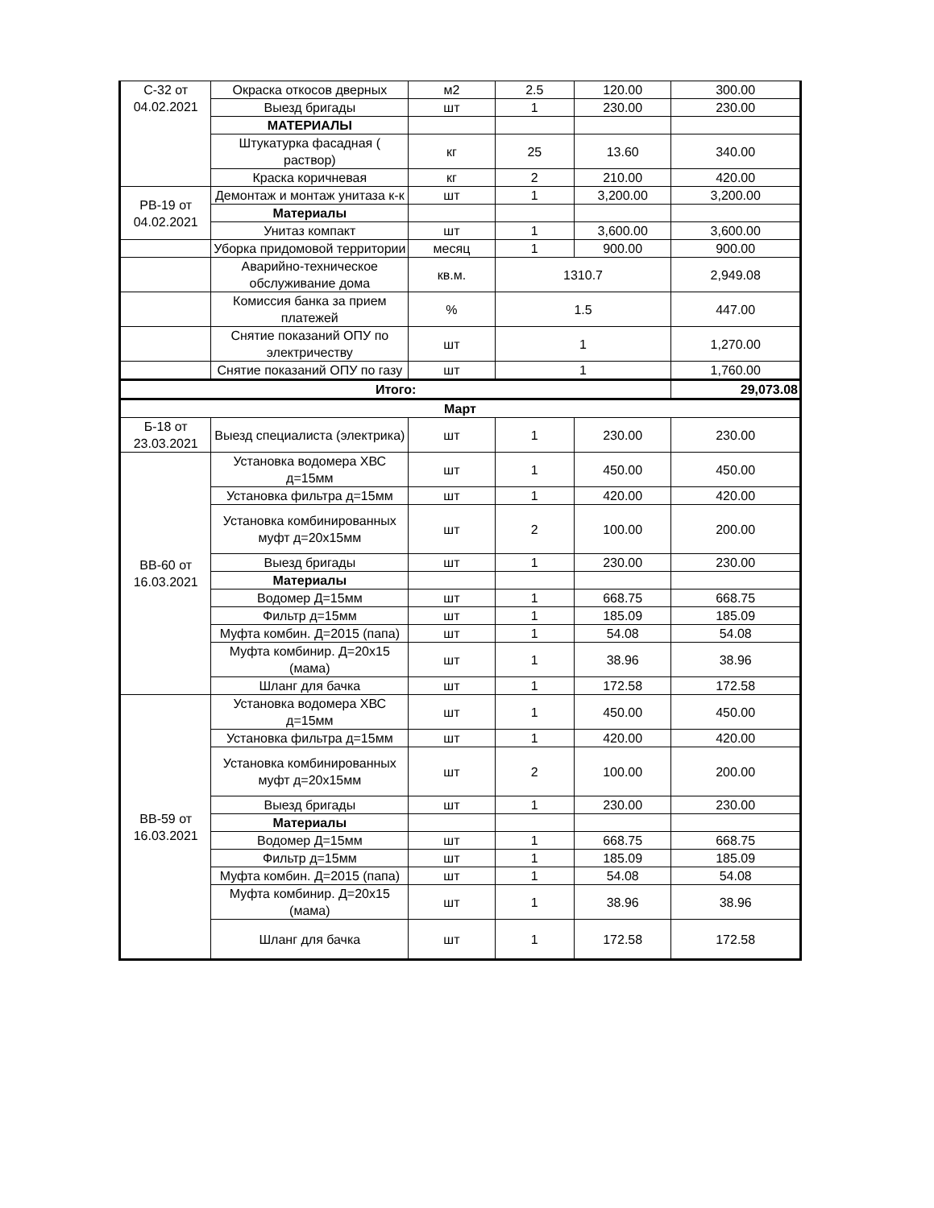| С-32 от 04.02.2021 | Окраска откосов дверных | м2 | 2.5 | 120.00 | 300.00 |
| | Выезд бригады | шт | 1 | 230.00 | 230.00 |
| | МАТЕРИАЛЫ | | | | |
| | Штукатурка фасадная ( раствор) | кг | 25 | 13.60 | 340.00 |
| | Краска коричневая | кг | 2 | 210.00 | 420.00 |
| РВ-19 от 04.02.2021 | Демонтаж и монтаж унитаза к-к | шт | 1 | 3,200.00 | 3,200.00 |
| | Материалы | | | | |
| | Унитаз компакт | шт | 1 | 3,600.00 | 3,600.00 |
| | Уборка придомовой территории | месяц | 1 | 900.00 | 900.00 |
| | Аварийно-техническое обслуживание дома | кв.м. | 1310.7 | | 2,949.08 |
| | Комиссия банка за прием платежей | % | 1.5 | | 447.00 |
| | Снятие показаний ОПУ по электричеству | шт | 1 | | 1,270.00 |
| | Снятие показаний ОПУ по газу | шт | 1 | | 1,760.00 |
| Итого: | | | | | 29,073.08 |
| Март | | | | | |
| Б-18 от 23.03.2021 | Выезд специалиста (электрика) | шт | 1 | 230.00 | 230.00 |
| ВВ-60 от 16.03.2021 | Установка водомера ХВС д=15мм | шт | 1 | 450.00 | 450.00 |
| | Установка фильтра д=15мм | шт | 1 | 420.00 | 420.00 |
| | Установка комбинированных муфт д=20х15мм | шт | 2 | 100.00 | 200.00 |
| | Выезд бригады | шт | 1 | 230.00 | 230.00 |
| | Материалы | | | | |
| | Водомер Д=15мм | шт | 1 | 668.75 | 668.75 |
| | Фильтр д=15мм | шт | 1 | 185.09 | 185.09 |
| | Муфта комбин. Д=2015 (папа) | шт | 1 | 54.08 | 54.08 |
| | Муфта комбинир. Д=20х15 (мама) | шт | 1 | 38.96 | 38.96 |
| | Шланг для бачка | шт | 1 | 172.58 | 172.58 |
| ВВ-59 от 16.03.2021 | Установка водомера ХВС д=15мм | шт | 1 | 450.00 | 450.00 |
| | Установка фильтра д=15мм | шт | 1 | 420.00 | 420.00 |
| | Установка комбинированных муфт д=20х15мм | шт | 2 | 100.00 | 200.00 |
| | Выезд бригады | шт | 1 | 230.00 | 230.00 |
| | Материалы | | | | |
| | Водомер Д=15мм | шт | 1 | 668.75 | 668.75 |
| | Фильтр д=15мм | шт | 1 | 185.09 | 185.09 |
| | Муфта комбин. Д=2015 (папа) | шт | 1 | 54.08 | 54.08 |
| | Муфта комбинир. Д=20х15 (мама) | шт | 1 | 38.96 | 38.96 |
| | Шланг для бачка | шт | 1 | 172.58 | 172.58 |